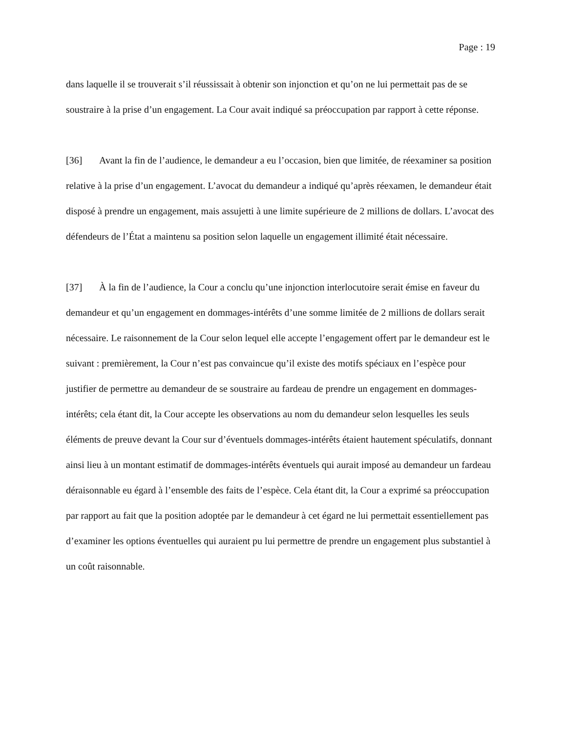Page : 19
dans laquelle il se trouverait s’il réussissait à obtenir son injonction et qu’on ne lui permettait pas de se soustraire à la prise d’un engagement. La Cour avait indiqué sa préoccupation par rapport à cette réponse.
[36] Avant la fin de l’audience, le demandeur a eu l’occasion, bien que limitée, de réexaminer sa position relative à la prise d’un engagement. L’avocat du demandeur a indiqué qu’après réexamen, le demandeur était disposé à prendre un engagement, mais assujetti à une limite supérieure de 2 millions de dollars. L’avocat des défendeurs de l’État a maintenu sa position selon laquelle un engagement illimité était nécessaire.
[37] À la fin de l’audience, la Cour a conclu qu’une injonction interlocutoire serait émise en faveur du demandeur et qu’un engagement en dommages-intérêts d’une somme limitée de 2 millions de dollars serait nécessaire. Le raisonnement de la Cour selon lequel elle accepte l’engagement offert par le demandeur est le suivant : premièrement, la Cour n’est pas convaincue qu’il existe des motifs spéciaux en l’espèce pour justifier de permettre au demandeur de se soustraire au fardeau de prendre un engagement en dommages-intérêts; cela étant dit, la Cour accepte les observations au nom du demandeur selon lesquelles les seuls éléments de preuve devant la Cour sur d’éventuels dommages-intérêts étaient hautement spéculatifs, donnant ainsi lieu à un montant estimatif de dommages-intérêts éventuels qui aurait imposé au demandeur un fardeau déraisonnable eu égard à l’ensemble des faits de l’espèce. Cela étant dit, la Cour a exprimé sa préoccupation par rapport au fait que la position adoptée par le demandeur à cet égard ne lui permettait essentiellement pas d’examiner les options éventuelles qui auraient pu lui permettre de prendre un engagement plus substantiel à un coût raisonnable.